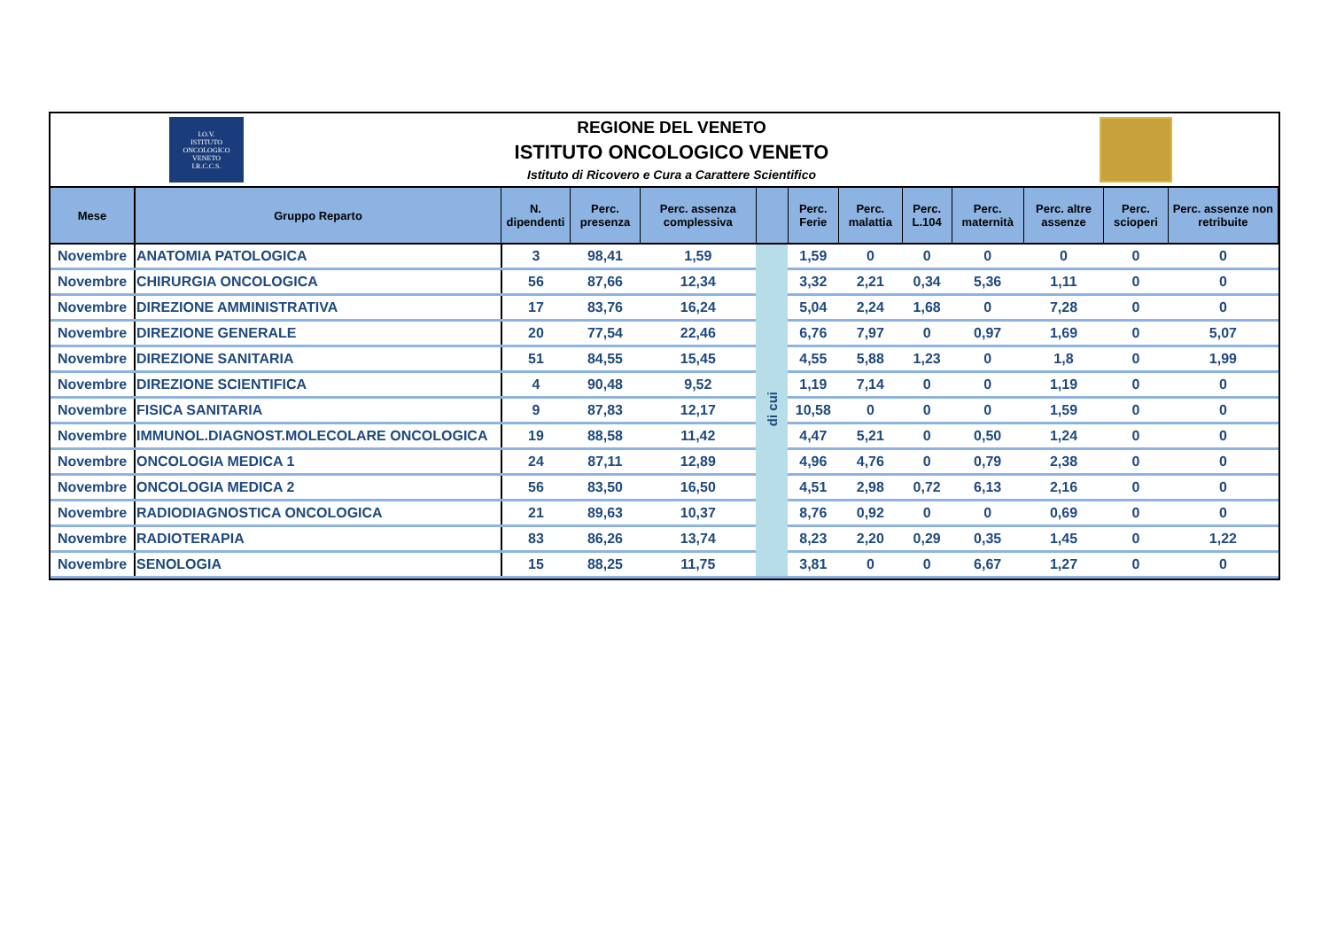I.O.V.
ISTITUTO
ONCOLOGICO
VENETO
I.R.C.C.S.
REGIONE DEL VENETO
ISTITUTO ONCOLOGICO VENETO
Istituto di Ricovero e Cura a Carattere Scientifico
| Mese | Gruppo Reparto | N. dipendenti | Perc. presenza | Perc. assenza complessiva | | Perc. Ferie | Perc. malattia | Perc. L.104 | Perc. maternità | Perc. altre assenze | Perc. scioperi | Perc. assenze non retribuite |
| --- | --- | --- | --- | --- | --- | --- | --- | --- | --- | --- | --- | --- |
| Novembre | ANATOMIA PATOLOGICA | 3 | 98,41 | 1,59 | di cui | 1,59 | 0 | 0 | 0 | 0 | 0 | 0 |
| Novembre | CHIRURGIA ONCOLOGICA | 56 | 87,66 | 12,34 | | 3,32 | 2,21 | 0,34 | 5,36 | 1,11 | 0 | 0 |
| Novembre | DIREZIONE AMMINISTRATIVA | 17 | 83,76 | 16,24 | | 5,04 | 2,24 | 1,68 | 0 | 7,28 | 0 | 0 |
| Novembre | DIREZIONE GENERALE | 20 | 77,54 | 22,46 | | 6,76 | 7,97 | 0 | 0,97 | 1,69 | 0 | 5,07 |
| Novembre | DIREZIONE SANITARIA | 51 | 84,55 | 15,45 | | 4,55 | 5,88 | 1,23 | 0 | 1,8 | 0 | 1,99 |
| Novembre | DIREZIONE SCIENTIFICA | 4 | 90,48 | 9,52 | | 1,19 | 7,14 | 0 | 0 | 1,19 | 0 | 0 |
| Novembre | FISICA SANITARIA | 9 | 87,83 | 12,17 | | 10,58 | 0 | 0 | 0 | 1,59 | 0 | 0 |
| Novembre | IMMUNOL.DIAGNOST.MOLECOLARE ONCOLOGICA | 19 | 88,58 | 11,42 | | 4,47 | 5,21 | 0 | 0,50 | 1,24 | 0 | 0 |
| Novembre | ONCOLOGIA MEDICA 1 | 24 | 87,11 | 12,89 | | 4,96 | 4,76 | 0 | 0,79 | 2,38 | 0 | 0 |
| Novembre | ONCOLOGIA MEDICA 2 | 56 | 83,50 | 16,50 | | 4,51 | 2,98 | 0,72 | 6,13 | 2,16 | 0 | 0 |
| Novembre | RADIODIAGNOSTICA ONCOLOGICA | 21 | 89,63 | 10,37 | | 8,76 | 0,92 | 0 | 0 | 0,69 | 0 | 0 |
| Novembre | RADIOTERAPIA | 83 | 86,26 | 13,74 | | 8,23 | 2,20 | 0,29 | 0,35 | 1,45 | 0 | 1,22 |
| Novembre | SENOLOGIA | 15 | 88,25 | 11,75 | | 3,81 | 0 | 0 | 6,67 | 1,27 | 0 | 0 |